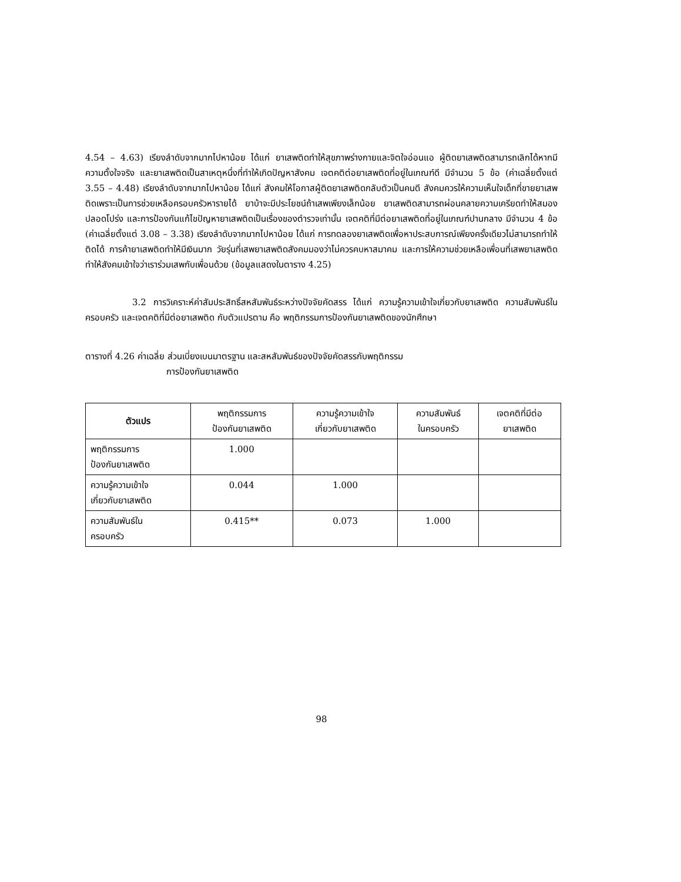4.54 – 4.63) เรียงลำดับจากมากไปหาน้อย ได้แก่ ยาเสพติดทำให้สุขภาพร่างกายและจิตใจอ่อนแอ ผู้ติดยาเสพติดสามารถเลิกได้หากมีความตั้งใจจริง และยาเสพติดเป็นสาเหตุหนึ่งที่ทำให้เกิดปัญหาสังคม เจตคติต่อยาเสพติดที่อยู่ในเกณฑ์ดี มีจำนวน 5 ข้อ (ค่าเฉลี่ยตั้งแต่ 3.55 – 4.48) เรียงลำดับจากมากไปหาน้อย ได้แก่ สังคมให้โอกาสผู้ติดยาเสพติดกลับตัวเป็นคนดี สังคมควรให้ความเห็นใจเด็กที่ขายยาเสพติดเพราะเป็นการช่วยเหลือครอบครัวหารายได้ ยาบ้าจะมีประโยชน์ถ้าเสพเพียงเล็กน้อย ยาเสพติดสามารถผ่อนคลายความเครียดทำให้สมองปลอดโปร่ง และการป้องกันแก้ไขปัญหายาเสพติดเป็นเรื่องของตำรวจเท่านั้น เจตคติที่มีต่อยาเสพติดที่อยู่ในเกณฑ์ปานกลาง มีจำนวน 4 ข้อ (ค่าเฉลี่ยตั้งแต่ 3.08 – 3.38) เรียงลำดับจากมากไปหาน้อย ได้แก่ การทดลองยาเสพติดเพื่อหาประสบการณ์เพียงครั้งเดียวไม่สามารถทำให้ติดได้ การค้ายาเสพติดทำให้มีเงินมาก วัยรุ่นที่เสพยาเสพติดสังคมมองว่าไม่ควรคบหาสมาคม และการให้ความช่วยเหลือเพื่อนที่เสพยาเสพติดทำให้สังคมเข้าใจว่าเราร่วมเสพกับเพื่อนด้วย (ข้อมูลแสดงในตาราง 4.25)
3.2 การวิเคราะห์ค่าสัมประสิทธิ์สหสัมพันธ์ระหว่างปัจจัยคัดสรร ได้แก่ ความรู้ความเข้าใจเกี่ยวกับยาเสพติด ความสัมพันธ์ในครอบครัว และเจตคติที่มีต่อยาเสพติด กับตัวแปรตาม คือ พฤติกรรมการป้องกันยาเสพติดของนักศึกษา
ตารางที่ 4.26 ค่าเฉลี่ย ส่วนเบี่ยงเบนมาตรฐาน และสหสัมพันธ์ของปัจจัยคัดสรรกับพฤติกรรม
การป้องกันยาเสพติด
| ตัวแปร | พฤติกรรมการ ป้องกันยาเสพติด | ความรู้ความเข้าใจ เกี่ยวกับยาเสพติด | ความสัมพันธ์ ในครอบครัว | เจตคติที่มีต่อ ยาเสพติด |
| --- | --- | --- | --- | --- |
| พฤติกรรมการ ป้องกันยาเสพติด | 1.000 | | | |
| ความรู้ความเข้าใจ เกี่ยวกับยาเสพติด | 0.044 | 1.000 | | |
| ความสัมพันธ์ใน ครอบครัว | 0.415** | 0.073 | 1.000 | |
98